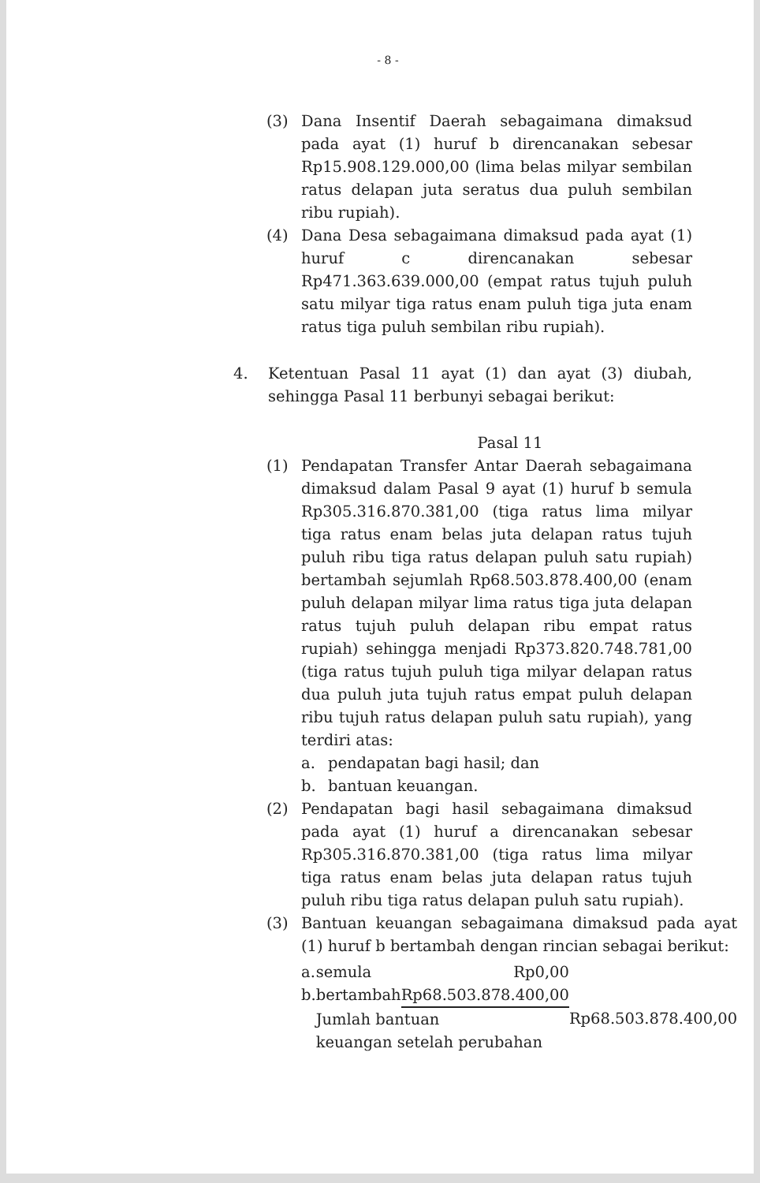- 8 -
(3) Dana Insentif Daerah sebagaimana dimaksud pada ayat (1) huruf b direncanakan sebesar Rp15.908.129.000,00 (lima belas milyar sembilan ratus delapan juta seratus dua puluh sembilan ribu rupiah).
(4) Dana Desa sebagaimana dimaksud pada ayat (1) huruf c direncanakan sebesar Rp471.363.639.000,00 (empat ratus tujuh puluh satu milyar tiga ratus enam puluh tiga juta enam ratus tiga puluh sembilan ribu rupiah).
4. Ketentuan Pasal 11 ayat (1) dan ayat (3) diubah, sehingga Pasal 11 berbunyi sebagai berikut:
Pasal 11
(1) Pendapatan Transfer Antar Daerah sebagaimana dimaksud dalam Pasal 9 ayat (1) huruf b semula Rp305.316.870.381,00 (tiga ratus lima milyar tiga ratus enam belas juta delapan ratus tujuh puluh ribu tiga ratus delapan puluh satu rupiah) bertambah sejumlah Rp68.503.878.400,00 (enam puluh delapan milyar lima ratus tiga juta delapan ratus tujuh puluh delapan ribu empat ratus rupiah) sehingga menjadi Rp373.820.748.781,00 (tiga ratus tujuh puluh tiga milyar delapan ratus dua puluh juta tujuh ratus empat puluh delapan ribu tujuh ratus delapan puluh satu rupiah), yang terdiri atas:
a. pendapatan bagi hasil; dan
b. bantuan keuangan.
(2) Pendapatan bagi hasil sebagaimana dimaksud pada ayat (1) huruf a direncanakan sebesar Rp305.316.870.381,00 (tiga ratus lima milyar tiga ratus enam belas juta delapan ratus tujuh puluh ribu tiga ratus delapan puluh satu rupiah).
(3) Bantuan keuangan sebagaimana dimaksud pada ayat (1) huruf b bertambah dengan rincian sebagai berikut:
| a. | semula | Rp0,00 | |
| b. | bertambah | Rp68.503.878.400,00 | |
| | Jumlah bantuan | | Rp68.503.878.400,00 |
| | keuangan setelah perubahan | | |